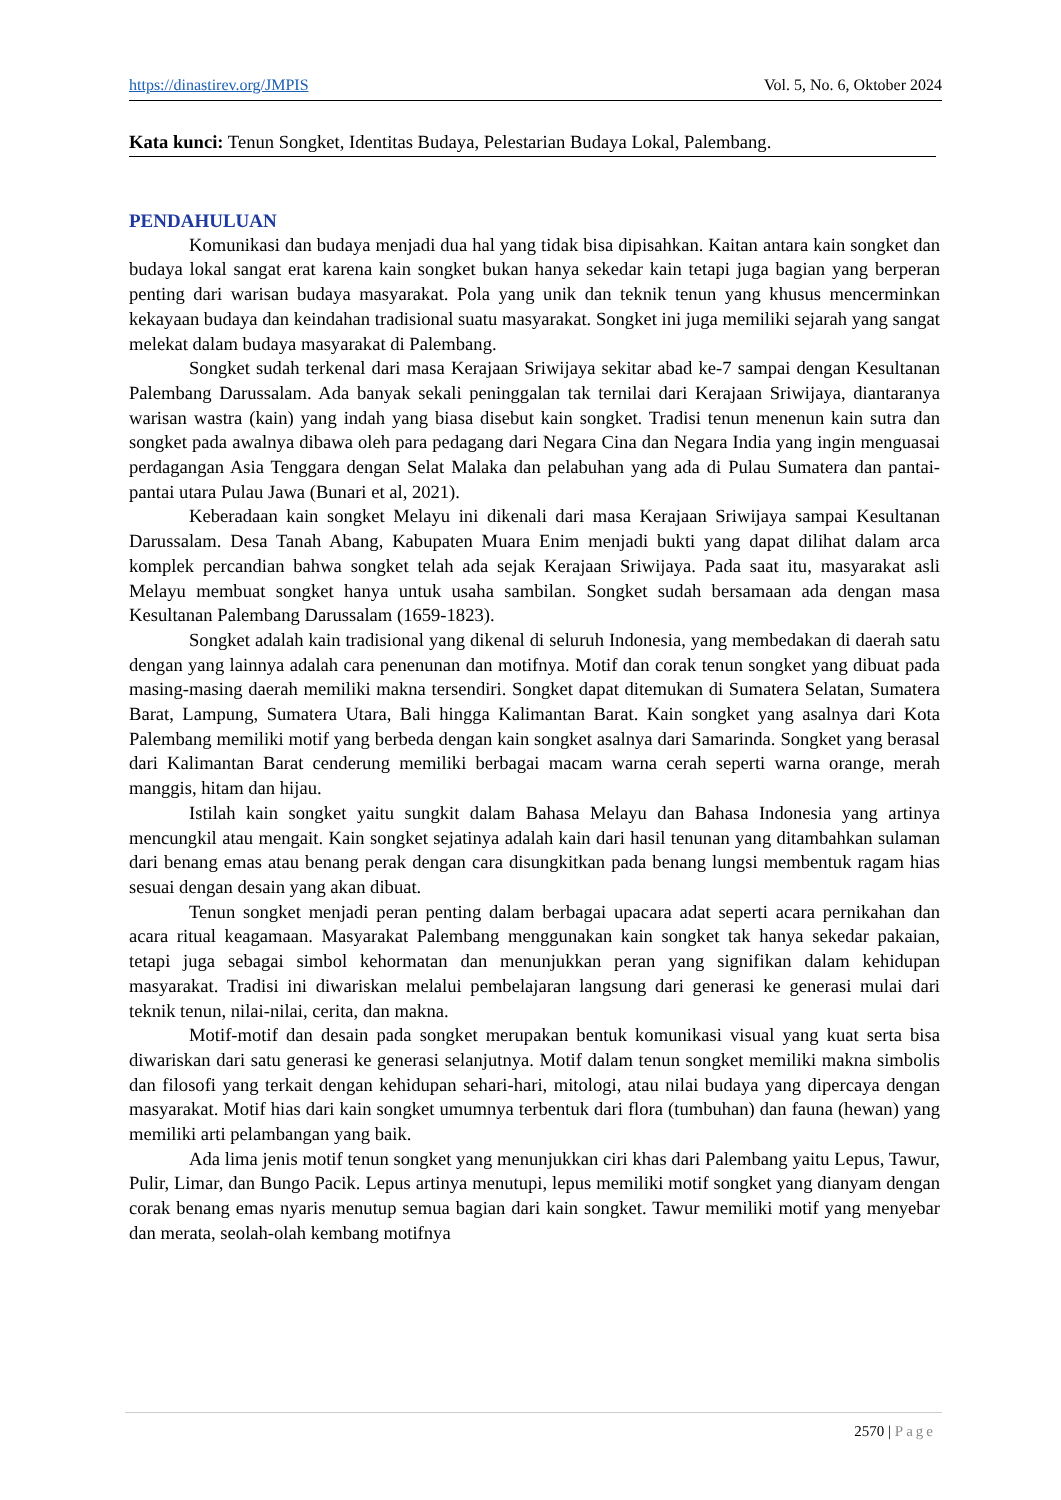https://dinastirev.org/JMPIS Vol. 5, No. 6, Oktober 2024
Kata kunci: Tenun Songket, Identitas Budaya, Pelestarian Budaya Lokal, Palembang.
PENDAHULUAN
Komunikasi dan budaya menjadi dua hal yang tidak bisa dipisahkan. Kaitan antara kain songket dan budaya lokal sangat erat karena kain songket bukan hanya sekedar kain tetapi juga bagian yang berperan penting dari warisan budaya masyarakat. Pola yang unik dan teknik tenun yang khusus mencerminkan kekayaan budaya dan keindahan tradisional suatu masyarakat. Songket ini juga memiliki sejarah yang sangat melekat dalam budaya masyarakat di Palembang.
Songket sudah terkenal dari masa Kerajaan Sriwijaya sekitar abad ke-7 sampai dengan Kesultanan Palembang Darussalam. Ada banyak sekali peninggalan tak ternilai dari Kerajaan Sriwijaya, diantaranya warisan wastra (kain) yang indah yang biasa disebut kain songket. Tradisi tenun menenun kain sutra dan songket pada awalnya dibawa oleh para pedagang dari Negara Cina dan Negara India yang ingin menguasai perdagangan Asia Tenggara dengan Selat Malaka dan pelabuhan yang ada di Pulau Sumatera dan pantai-pantai utara Pulau Jawa (Bunari et al, 2021).
Keberadaan kain songket Melayu ini dikenali dari masa Kerajaan Sriwijaya sampai Kesultanan Darussalam. Desa Tanah Abang, Kabupaten Muara Enim menjadi bukti yang dapat dilihat dalam arca komplek percandian bahwa songket telah ada sejak Kerajaan Sriwijaya. Pada saat itu, masyarakat asli Melayu membuat songket hanya untuk usaha sambilan. Songket sudah bersamaan ada dengan masa Kesultanan Palembang Darussalam (1659-1823).
Songket adalah kain tradisional yang dikenal di seluruh Indonesia, yang membedakan di daerah satu dengan yang lainnya adalah cara penenunan dan motifnya. Motif dan corak tenun songket yang dibuat pada masing-masing daerah memiliki makna tersendiri. Songket dapat ditemukan di Sumatera Selatan, Sumatera Barat, Lampung, Sumatera Utara, Bali hingga Kalimantan Barat. Kain songket yang asalnya dari Kota Palembang memiliki motif yang berbeda dengan kain songket asalnya dari Samarinda. Songket yang berasal dari Kalimantan Barat cenderung memiliki berbagai macam warna cerah seperti warna orange, merah manggis, hitam dan hijau.
Istilah kain songket yaitu sungkit dalam Bahasa Melayu dan Bahasa Indonesia yang artinya mencungkil atau mengait. Kain songket sejatinya adalah kain dari hasil tenunan yang ditambahkan sulaman dari benang emas atau benang perak dengan cara disungkitkan pada benang lungsi membentuk ragam hias sesuai dengan desain yang akan dibuat.
Tenun songket menjadi peran penting dalam berbagai upacara adat seperti acara pernikahan dan acara ritual keagamaan. Masyarakat Palembang menggunakan kain songket tak hanya sekedar pakaian, tetapi juga sebagai simbol kehormatan dan menunjukkan peran yang signifikan dalam kehidupan masyarakat. Tradisi ini diwariskan melalui pembelajaran langsung dari generasi ke generasi mulai dari teknik tenun, nilai-nilai, cerita, dan makna.
Motif-motif dan desain pada songket merupakan bentuk komunikasi visual yang kuat serta bisa diwariskan dari satu generasi ke generasi selanjutnya. Motif dalam tenun songket memiliki makna simbolis dan filosofi yang terkait dengan kehidupan sehari-hari, mitologi, atau nilai budaya yang dipercaya dengan masyarakat. Motif hias dari kain songket umumnya terbentuk dari flora (tumbuhan) dan fauna (hewan) yang memiliki arti pelambangan yang baik.
Ada lima jenis motif tenun songket yang menunjukkan ciri khas dari Palembang yaitu Lepus, Tawur, Pulir, Limar, dan Bungo Pacik. Lepus artinya menutupi, lepus memiliki motif songket yang dianyam dengan corak benang emas nyaris menutup semua bagian dari kain songket. Tawur memiliki motif yang menyebar dan merata, seolah-olah kembang motifnya
2570 | Page